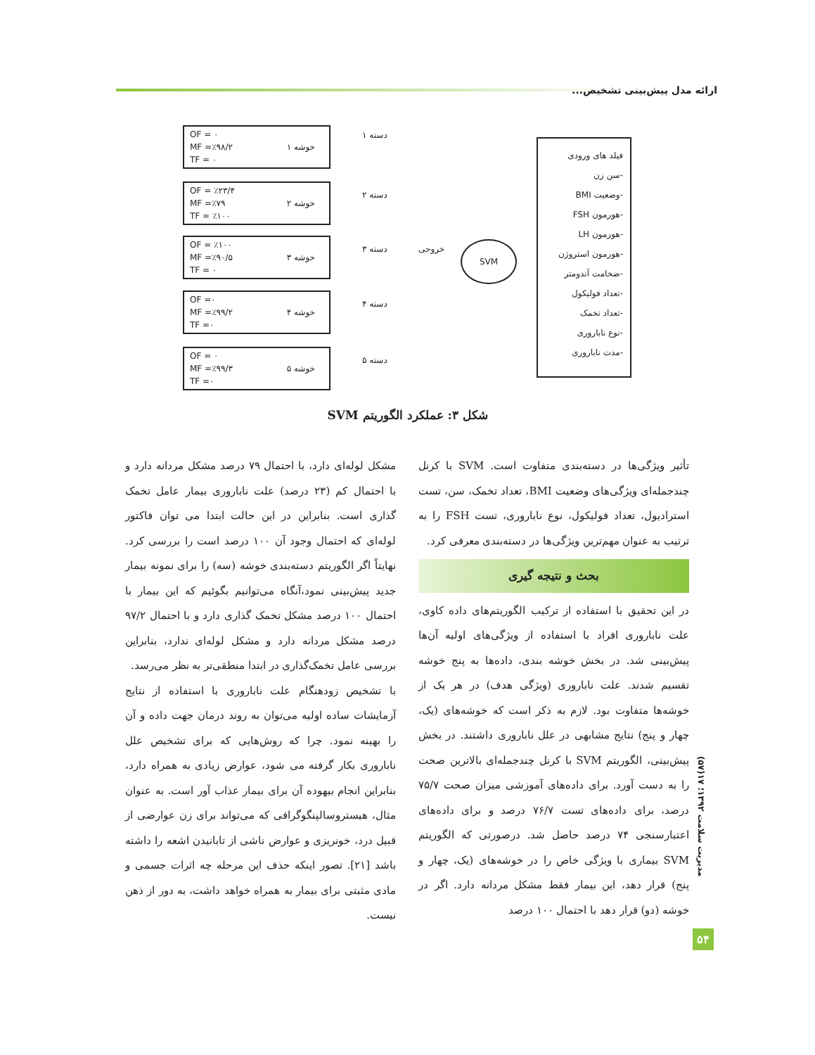ارائه مدل پیش‌بینی تشخیص...
OF = ۰
MF =٪۹۸/۲
TF = ۰
خوشه ۱
OF = ٪۲۳/۴
MF =٪۷۹
TF = ٪۱۰۰
خوشه ۲
OF = ٪۱۰۰
MF =٪۹۰/۵
TF = ۰
خوشه ۳
OF =۰
MF =٪۹۹/۲
TF =۰
خوشه ۴
OF = ۰
MF =٪۹۹/۳
TF =۰
خوشه ۵
دسته ۱
دسته ۲
دسته ۳
دسته ۴
دسته ۵
خروجی SVM
فیلد های ورودی
-سن زن
-وضعیت BMI
-هورمون FSH
-هورمون LH
-هورمون استروژن
-ضخامت آندومتر
-تعداد فولیکول
-تعداد تخمک
-نوع ناباروری
-مدت ناباروری
شکل ۳: عملکرد الگوریتم SVM
تأثیر ویژگی‌ها در دسته‌بندی متفاوت است. SVM با کرنل چندجمله‌ای ویژگی‌های وضعیت BMI، تعداد تخمک، سن، تست استرادیول، تعداد فولیکول، نوع ناباروری، تست FSH را به ترتیب به عنوان مهم‌ترین ویژگی‌ها در دسته‌بندی معرفی کرد.
بحث و نتیجه گیری
در این تحقیق با استفاده از ترکیب الگوریتم‌های داده کاوی، علت ناباروری افراد با استفاده از ویژگی‌های اولیه آن‌ها پیش‌بینی شد. در بخش خوشه بندی، داده‌ها به پنج خوشه تقسیم شدند. علت ناباروری (ویژگی هدف) در هر یک از خوشه‌ها متفاوت بود. لازم به ذکر است که خوشه‌های (یک، چهار و پنج) نتایج مشابهی در علل ناباروری داشتند. در بخش پیش‌بینی، الگوریتم SVM با کرنل چندجمله‌ای بالاترین صحت را به دست آورد. برای داده‌های آموزشی میزان صحت ۷۵/۷ درصد، برای داده‌های تست ۷۶/۷ درصد و برای داده‌های اعتبارسنجی ۷۴ درصد حاصل شد. درصورتی که الگوریتم SVM بیماری با ویژگی خاص را در خوشه‌های (یک، چهار و پنج) قرار دهد، این بیمار فقط مشکل مردانه دارد. اگر در خوشه (دو) قرار دهد با احتمال ۱۰۰ درصد
مشکل لوله‌ای دارد، با احتمال ۷۹ درصد مشکل مردانه دارد و با احتمال کم (۲۳ درصد) علت ناباروری بیمار عامل تخمک گذاری است. بنابراین در این حالت ابتدا می توان فاکتور لوله‌ای که احتمال وجود آن ۱۰۰ درصد است را بررسی کرد. نهایتاً اگر الگوریتم دسته‌بندی خوشه (سه) را برای نمونه بیمار جدید پیش‌بینی نمود،آنگاه می‌توانیم بگوئیم که این بیمار با احتمال ۱۰۰ درصد مشکل تخمک گذاری دارد و با احتمال ۹۷/۲ درصد مشکل مردانه دارد و مشکل لوله‌ای ندارد، بنابراین بررسی عامل تخمک‌گذاری در ابتدا منطقی‌تر به نظر می‌رسد.
با تشخیص زودهنگام علت ناباروری با استفاده از نتایج آزمایشات ساده اولیه می‌توان به روند درمان جهت داده و آن را بهینه نمود. چرا که روش‌هایی که برای تشخیص علل ناباروری بکار گرفته می شود، عوارض زیادی به همراه دارد، بنابراین انجام بیهوده آن برای بیمار عذاب آور است. به عنوان مثال، هیستروسالپنگوگرافی که می‌تواند برای زن عوارضی از قبیل درد، خونریزی و عوارض ناشی از تابانیدن اشعه را داشته باشد [۲۱]. تصور اینکه حذف این مرحله چه اثرات جسمی و مادی مثبتی برای بیمار به همراه خواهد داشت، به دور از ذهن نیست.
مدیریت سلامت ۱۳۹۲؛ ۱۷(۵۷)
۵۴